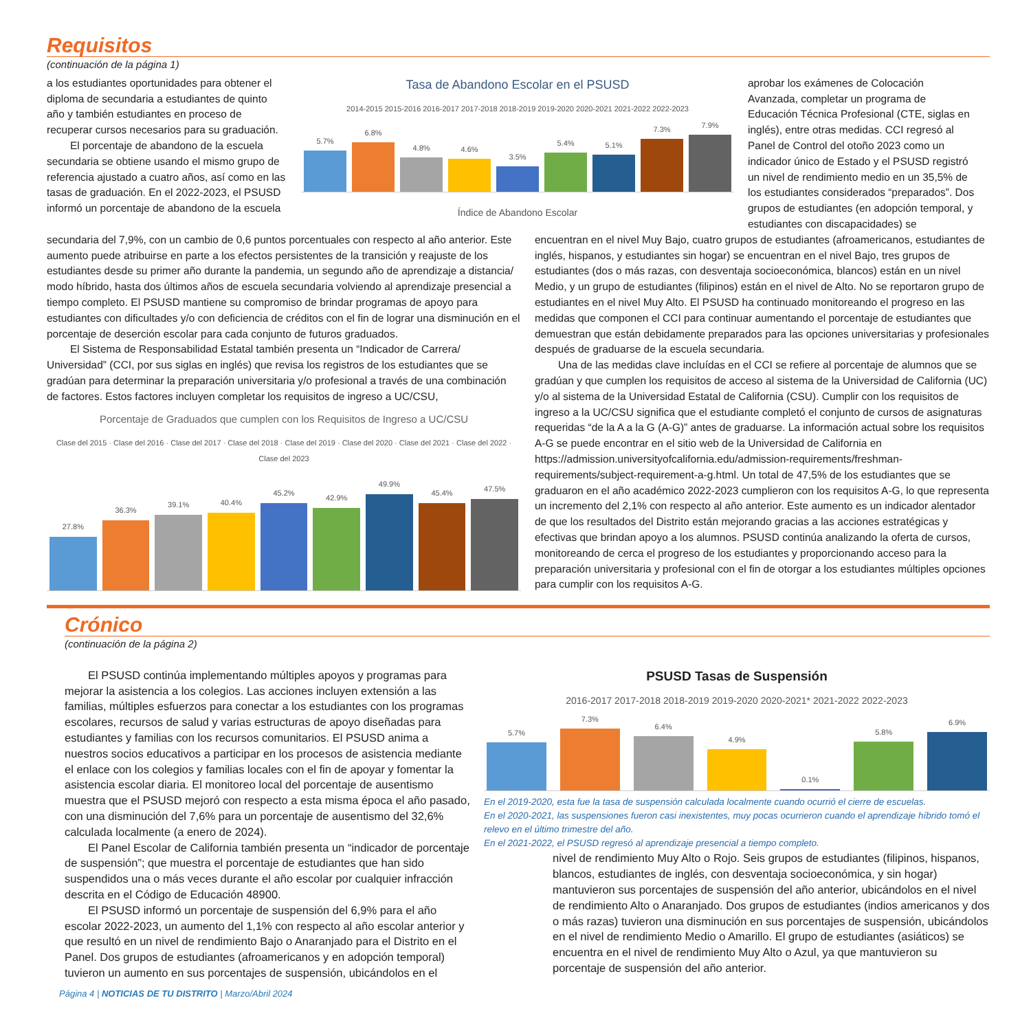Requisitos
(continuación de la página 1)
a los estudiantes oportunidades para obtener el diploma de secundaria a estudiantes de quinto año y también estudiantes en proceso de recuperar cursos necesarios para su graduación.
El porcentaje de abandono de la escuela secundaria se obtiene usando el mismo grupo de referencia ajustado a cuatro años, así como en las tasas de graduación. En el 2022-2023, el PSUSD informó un porcentaje de abandono de la escuela
Tasa de Abandono Escolar en el PSUSD
2014-2015 2015-2016 2016-2017 2017-2018 2018-2019 2019-2020 2020-2021 2021-2022 2022-2023
5.7%
6.8%
4.8%
4.6%
3.5%
5.4%
5.1%
7.3%
7.9%
Índice de Abandono Escolar
aprobar los exámenes de Colocación Avanzada, completar un programa de Educación Técnica Profesional (CTE, siglas en inglés), entre otras medidas. CCI regresó al Panel de Control del otoño 2023 como un indicador único de Estado y el PSUSD registró un nivel de rendimiento medio en un 35,5% de los estudiantes considerados “preparados”. Dos grupos de estudiantes (en adopción temporal, y estudiantes con discapacidades) se
secundaria del 7,9%, con un cambio de 0,6 puntos porcentuales con respecto al año anterior. Este aumento puede atribuirse en parte a los efectos persistentes de la transición y reajuste de los estudiantes desde su primer año durante la pandemia, un segundo año de aprendizaje a distancia/ modo híbrido, hasta dos últimos años de escuela secundaria volviendo al aprendizaje presencial a tiempo completo. El PSUSD mantiene su compromiso de brindar programas de apoyo para estudiantes con dificultades y/o con deficiencia de créditos con el fin de lograr una disminución en el porcentaje de deserción escolar para cada conjunto de futuros graduados.
El Sistema de Responsabilidad Estatal también presenta un “Indicador de Carrera/ Universidad” (CCI, por sus siglas en inglés) que revisa los registros de los estudiantes que se gradúan para determinar la preparación universitaria y/o profesional a través de una combinación de factores. Estos factores incluyen completar los requisitos de ingreso a UC/CSU,
Porcentaje de Graduados que cumplen con los Requisitos de Ingreso a UC/CSU
Clase del 2015 · Clase del 2016 · Clase del 2017 · Clase del 2018 · Clase del 2019 · Clase del 2020 · Clase del 2021 · Clase del 2022 · Clase del 2023
27.8%
36.3%
39.1%
40.4%
45.2%
42.9%
49.9%
45.4%
47.5%
encuentran en el nivel Muy Bajo, cuatro grupos de estudiantes (afroamericanos, estudiantes de inglés, hispanos, y estudiantes sin hogar) se encuentran en el nivel Bajo, tres grupos de estudiantes (dos o más razas, con desventaja socioeconómica, blancos) están en un nivel Medio, y un grupo de estudiantes (filipinos) están en el nivel de Alto. No se reportaron grupo de estudiantes en el nivel Muy Alto. El PSUSD ha continuado monitoreando el progreso en las medidas que componen el CCI para continuar aumentando el porcentaje de estudiantes que demuestran que están debidamente preparados para las opciones universitarias y profesionales después de graduarse de la escuela secundaria.
Una de las medidas clave incluídas en el CCI se refiere al porcentaje de alumnos que se gradúan y que cumplen los requisitos de acceso al sistema de la Universidad de California (UC) y/o al sistema de la Universidad Estatal de California (CSU). Cumplir con los requisitos de ingreso a la UC/CSU significa que el estudiante completó el conjunto de cursos de asignaturas requeridas “de la A a la G (A-G)” antes de graduarse. La información actual sobre los requisitos A-G se puede encontrar en el sitio web de la Universidad de California en https://admission.universityofcalifornia.edu/admission-requirements/freshman-requirements/subject-requirement-a-g.html. Un total de 47,5% de los estudiantes que se graduaron en el año académico 2022-2023 cumplieron con los requisitos A-G, lo que representa un incremento del 2,1% con respecto al año anterior. Este aumento es un indicador alentador de que los resultados del Distrito están mejorando gracias a las acciones estratégicas y efectivas que brindan apoyo a los alumnos. PSUSD continúa analizando la oferta de cursos, monitoreando de cerca el progreso de los estudiantes y proporcionando acceso para la preparación universitaria y profesional con el fin de otorgar a los estudiantes múltiples opciones para cumplir con los requisitos A-G.
Crónico
(continuación de la página 2)
El PSUSD continúa implementando múltiples apoyos y programas para mejorar la asistencia a los colegios. Las acciones incluyen extensión a las familias, múltiples esfuerzos para conectar a los estudiantes con los programas escolares, recursos de salud y varias estructuras de apoyo diseñadas para estudiantes y familias con los recursos comunitarios. El PSUSD anima a nuestros socios educativos a participar en los procesos de asistencia mediante el enlace con los colegios y familias locales con el fin de apoyar y fomentar la asistencia escolar diaria. El monitoreo local del porcentaje de ausentismo muestra que el PSUSD mejoró con respecto a esta misma época el año pasado, con una disminución del 7,6% para un porcentaje de ausentismo del 32,6% calculada localmente (a enero de 2024).
El Panel Escolar de California también presenta un “indicador de porcentaje de suspensión”; que muestra el porcentaje de estudiantes que han sido suspendidos una o más veces durante el año escolar por cualquier infracción descrita en el Código de Educación 48900.
El PSUSD informó un porcentaje de suspensión del 6,9% para el año escolar 2022-2023, un aumento del 1,1% con respecto al año escolar anterior y que resultó en un nivel de rendimiento Bajo o Anaranjado para el Distrito en el Panel. Dos grupos de estudiantes (afroamericanos y en adopción temporal) tuvieron un aumento en sus porcentajes de suspensión, ubicándolos en el
PSUSD Tasas de Suspensión
2016-2017 2017-2018 2018-2019 2019-2020 2020-2021* 2021-2022 2022-2023
5.7%
7.3%
6.4%
4.9%
0.1%
5.8%
6.9%
En el 2019-2020, esta fue la tasa de suspensión calculada localmente cuando ocurrió el cierre de escuelas.
En el 2020-2021, las suspensiones fueron casi inexistentes, muy pocas ocurrieron cuando el aprendizaje híbrido tomó el relevo en el último trimestre del año.
En el 2021-2022, el PSUSD regresó al aprendizaje presencial a tiempo completo.
nivel de rendimiento Muy Alto o Rojo. Seis grupos de estudiantes (filipinos, hispanos, blancos, estudiantes de inglés, con desventaja socioeconómica, y sin hogar) mantuvieron sus porcentajes de suspensión del año anterior, ubicándolos en el nivel de rendimiento Alto o Anaranjado. Dos grupos de estudiantes (indios americanos y dos o más razas) tuvieron una disminución en sus porcentajes de suspensión, ubicándolos en el nivel de rendimiento Medio o Amarillo. El grupo de estudiantes (asiáticos) se encuentra en el nivel de rendimiento Muy Alto o Azul, ya que mantuvieron su porcentaje de suspensión del año anterior.
Página 4 | NOTICIAS DE TU DISTRITO | Marzo/Abril 2024